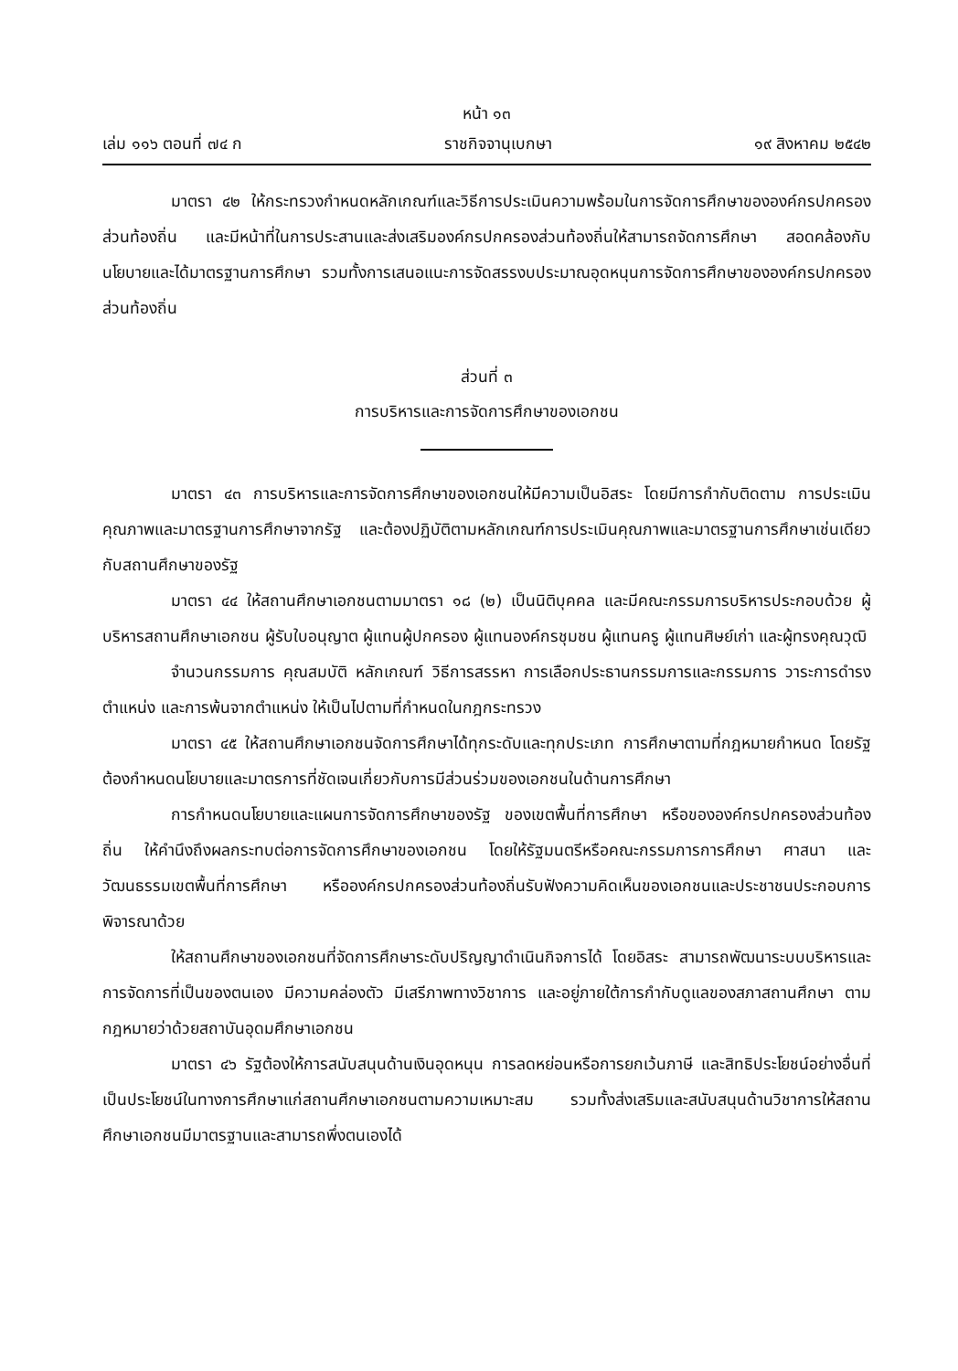หน้า ๑๓
เล่ม ๑๑๖ ตอนที่ ๗๔ ก ราชกิจจานุเบกษา ๑๙ สิงหาคม ๒๕๔๒
มาตรา ๔๒ ให้กระทรวงกำหนดหลักเกณฑ์และวิธีการประเมินความพร้อมในการจัดการศึกษาขององค์กรปกครองส่วนท้องถิ่น และมีหน้าที่ในการประสานและส่งเสริมองค์กรปกครองส่วนท้องถิ่นให้สามารถจัดการศึกษา สอดคล้องกับนโยบายและได้มาตรฐานการศึกษา รวมทั้งการเสนอแนะการจัดสรรงบประมาณอุดหนุนการจัดการศึกษาขององค์กรปกครองส่วนท้องถิ่น
ส่วนที่ ๓
การบริหารและการจัดการศึกษาของเอกชน
มาตรา ๔๓ การบริหารและการจัดการศึกษาของเอกชนให้มีความเป็นอิสระ โดยมีการกำกับติดตาม การประเมินคุณภาพและมาตรฐานการศึกษาจากรัฐ และต้องปฏิบัติตามหลักเกณฑ์การประเมินคุณภาพและมาตรฐานการศึกษาเช่นเดียวกับสถานศึกษาของรัฐ
มาตรา ๔๔ ให้สถานศึกษาเอกชนตามมาตรา ๑๘ (๒) เป็นนิติบุคคล และมีคณะกรรมการบริหารประกอบด้วย ผู้บริหารสถานศึกษาเอกชน ผู้รับใบอนุญาต ผู้แทนผู้ปกครอง ผู้แทนองค์กรชุมชน ผู้แทนครู ผู้แทนศิษย์เก่า และผู้ทรงคุณวุฒิ
จำนวนกรรมการ คุณสมบัติ หลักเกณฑ์ วิธีการสรรหา การเลือกประธานกรรมการและกรรมการ วาระการดำรงตำแหน่ง และการพ้นจากตำแหน่ง ให้เป็นไปตามที่กำหนดในกฎกระทรวง
มาตรา ๔๕ ให้สถานศึกษาเอกชนจัดการศึกษาได้ทุกระดับและทุกประเภท การศึกษาตามที่กฎหมายกำหนด โดยรัฐต้องกำหนดนโยบายและมาตรการที่ชัดเจนเกี่ยวกับการมีส่วนร่วมของเอกชนในด้านการศึกษา
การกำหนดนโยบายและแผนการจัดการศึกษาของรัฐ ของเขตพื้นที่การศึกษา หรือขององค์กรปกครองส่วนท้องถิ่น ให้คำนึงถึงผลกระทบต่อการจัดการศึกษาของเอกชน โดยให้รัฐมนตรีหรือคณะกรรมการการศึกษา ศาสนา และวัฒนธรรมเขตพื้นที่การศึกษา หรือองค์กรปกครองส่วนท้องถิ่นรับฟังความคิดเห็นของเอกชนและประชาชนประกอบการพิจารณาด้วย
ให้สถานศึกษาของเอกชนที่จัดการศึกษาระดับปริญญาดำเนินกิจการได้ โดยอิสระ สามารถพัฒนาระบบบริหารและการจัดการที่เป็นของตนเอง มีความคล่องตัว มีเสรีภาพทางวิชาการ และอยู่ภายใต้การกำกับดูแลของสภาสถานศึกษา ตามกฎหมายว่าด้วยสถาบันอุดมศึกษาเอกชน
มาตรา ๔๖ รัฐต้องให้การสนับสนุนด้านเงินอุดหนุน การลดหย่อนหรือการยกเว้นภาษี และสิทธิประโยชน์อย่างอื่นที่เป็นประโยชน์ในทางการศึกษาแก่สถานศึกษาเอกชนตามความเหมาะสม รวมทั้งส่งเสริมและสนับสนุนด้านวิชาการให้สถานศึกษาเอกชนมีมาตรฐานและสามารถพึ่งตนเองได้